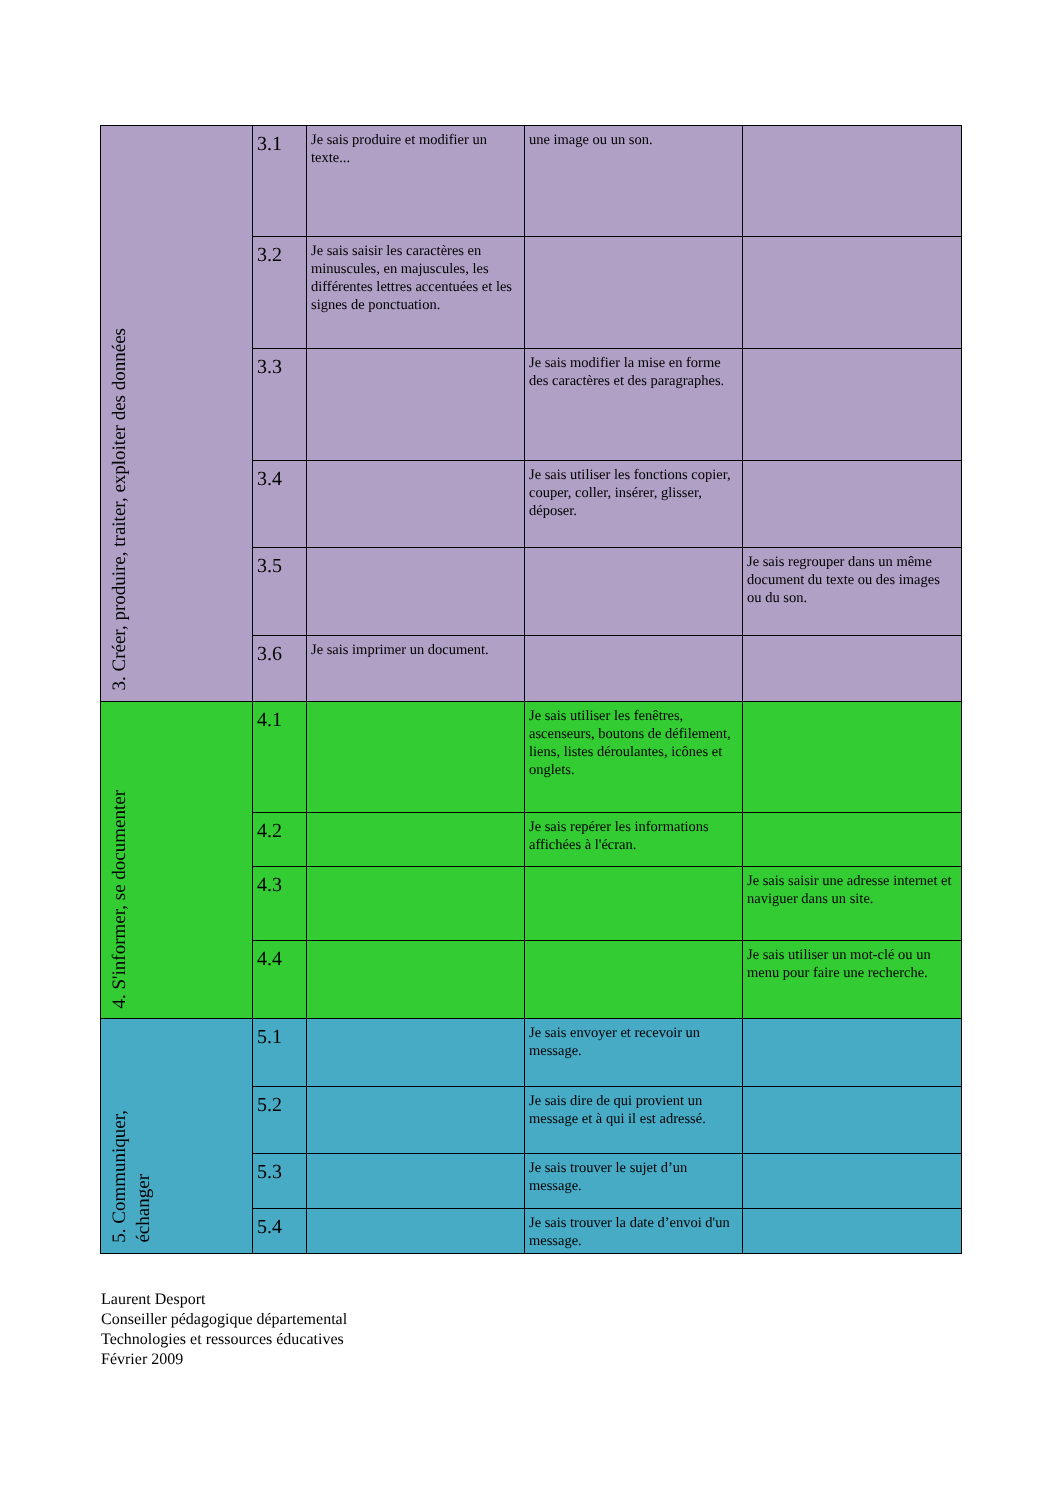| 3. Créer, produire, traiter, exploiter des données | 3.1 | Je sais produire et modifier un texte... | une image ou un son. | |
| | 3.2 | Je sais saisir les caractères en minuscules, en majuscules, les différentes lettres accentuées et les signes de ponctuation. | | |
| | 3.3 | | Je sais modifier la mise en forme des caractères et des paragraphes. | |
| | 3.4 | | Je sais utiliser les fonctions copier, couper, coller, insérer, glisser, déposer. | |
| | 3.5 | | | Je sais regrouper dans un même document du texte ou des images ou du son. |
| | 3.6 | Je sais imprimer un document. | | |
| 4. S'informer, se documenter | 4.1 | | Je sais utiliser les fenêtres, ascenseurs, boutons de défilement, liens, listes déroulantes, icônes et onglets. | |
| | 4.2 | | Je sais repérer les informations affichées à l'écran. | |
| | 4.3 | | | Je sais saisir une adresse internet et naviguer dans un site. |
| | 4.4 | | | Je sais utiliser un mot-clé ou un menu pour faire une recherche. |
| 5. Communiquer, échanger | 5.1 | | Je sais envoyer et recevoir un message. | |
| | 5.2 | | Je sais dire de qui provient un message et à qui il est adressé. | |
| | 5.3 | | Je sais trouver le sujet d’un message. | |
| | 5.4 | | Je sais trouver la date d’envoi d'un message. | |
Laurent Desport
Conseiller pédagogique départemental
Technologies et ressources éducatives
Février 2009